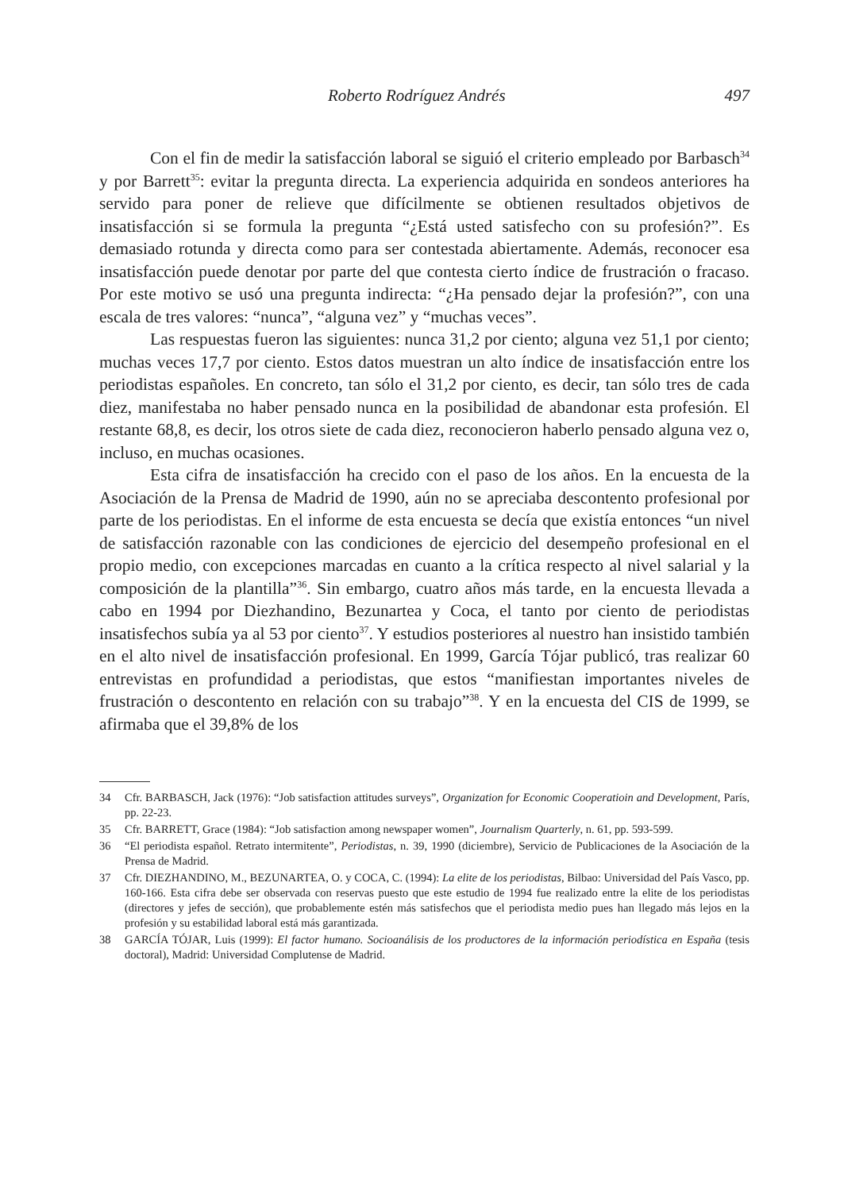Roberto Rodríguez Andrés 497
Con el fin de medir la satisfacción laboral se siguió el criterio empleado por Barbasch<sup>34</sup> y por Barrett<sup>35</sup>: evitar la pregunta directa. La experiencia adquirida en sondeos anteriores ha servido para poner de relieve que difícilmente se obtienen resultados objetivos de insatisfacción si se formula la pregunta “¿Está usted satisfecho con su profesión?”. Es demasiado rotunda y directa como para ser contestada abiertamente. Además, reconocer esa insatisfacción puede denotar por parte del que contesta cierto índice de frustración o fracaso. Por este motivo se usó una pregunta indirecta: “¿Ha pensado dejar la profesión?”, con una escala de tres valores: “nunca”, “alguna vez” y “muchas veces”.
Las respuestas fueron las siguientes: nunca 31,2 por ciento; alguna vez 51,1 por ciento; muchas veces 17,7 por ciento. Estos datos muestran un alto índice de insatisfacción entre los periodistas españoles. En concreto, tan sólo el 31,2 por ciento, es decir, tan sólo tres de cada diez, manifestaba no haber pensado nunca en la posibilidad de abandonar esta profesión. El restante 68,8, es decir, los otros siete de cada diez, reconocieron haberlo pensado alguna vez o, incluso, en muchas ocasiones.
Esta cifra de insatisfacción ha crecido con el paso de los años. En la encuesta de la Asociación de la Prensa de Madrid de 1990, aún no se apreciaba descontento profesional por parte de los periodistas. En el informe de esta encuesta se decía que existía entonces “un nivel de satisfacción razonable con las condiciones de ejercicio del desempeño profesional en el propio medio, con excepciones marcadas en cuanto a la crítica respecto al nivel salarial y la composición de la plantilla”<sup>36</sup>. Sin embargo, cuatro años más tarde, en la encuesta llevada a cabo en 1994 por Diezhandino, Bezunartea y Coca, el tanto por ciento de periodistas insatisfechos subía ya al 53 por ciento<sup>37</sup>. Y estudios posteriores al nuestro han insistido también en el alto nivel de insatisfacción profesional. En 1999, García Tójar publicó, tras realizar 60 entrevistas en profundidad a periodistas, que estos “manifiestan importantes niveles de frustración o descontento en relación con su trabajo”<sup>38</sup>. Y en la encuesta del CIS de 1999, se afirmaba que el 39,8% de los
34 Cfr. BARBASCH, Jack (1976): “Job satisfaction attitudes surveys”, Organization for Economic Cooperatioin and Development, París, pp. 22-23.
35 Cfr. BARRETT, Grace (1984): “Job satisfaction among newspaper women”, Journalism Quarterly, n. 61, pp. 593-599.
36 “El periodista español. Retrato intermitente”, Periodistas, n. 39, 1990 (diciembre), Servicio de Publicaciones de la Asociación de la Prensa de Madrid.
37 Cfr. DIEZHANDINO, M., BEZUNARTEA, O. y COCA, C. (1994): La elite de los periodistas, Bilbao: Universidad del País Vasco, pp. 160-166. Esta cifra debe ser observada con reservas puesto que este estudio de 1994 fue realizado entre la elite de los periodistas (directores y jefes de sección), que probablemente estén más satisfechos que el periodista medio pues han llegado más lejos en la profesión y su estabilidad laboral está más garantizada.
38 GARCÍA TÓJAR, Luis (1999): El factor humano. Socioanálisis de los productores de la información periodística en España (tesis doctoral), Madrid: Universidad Complutense de Madrid.